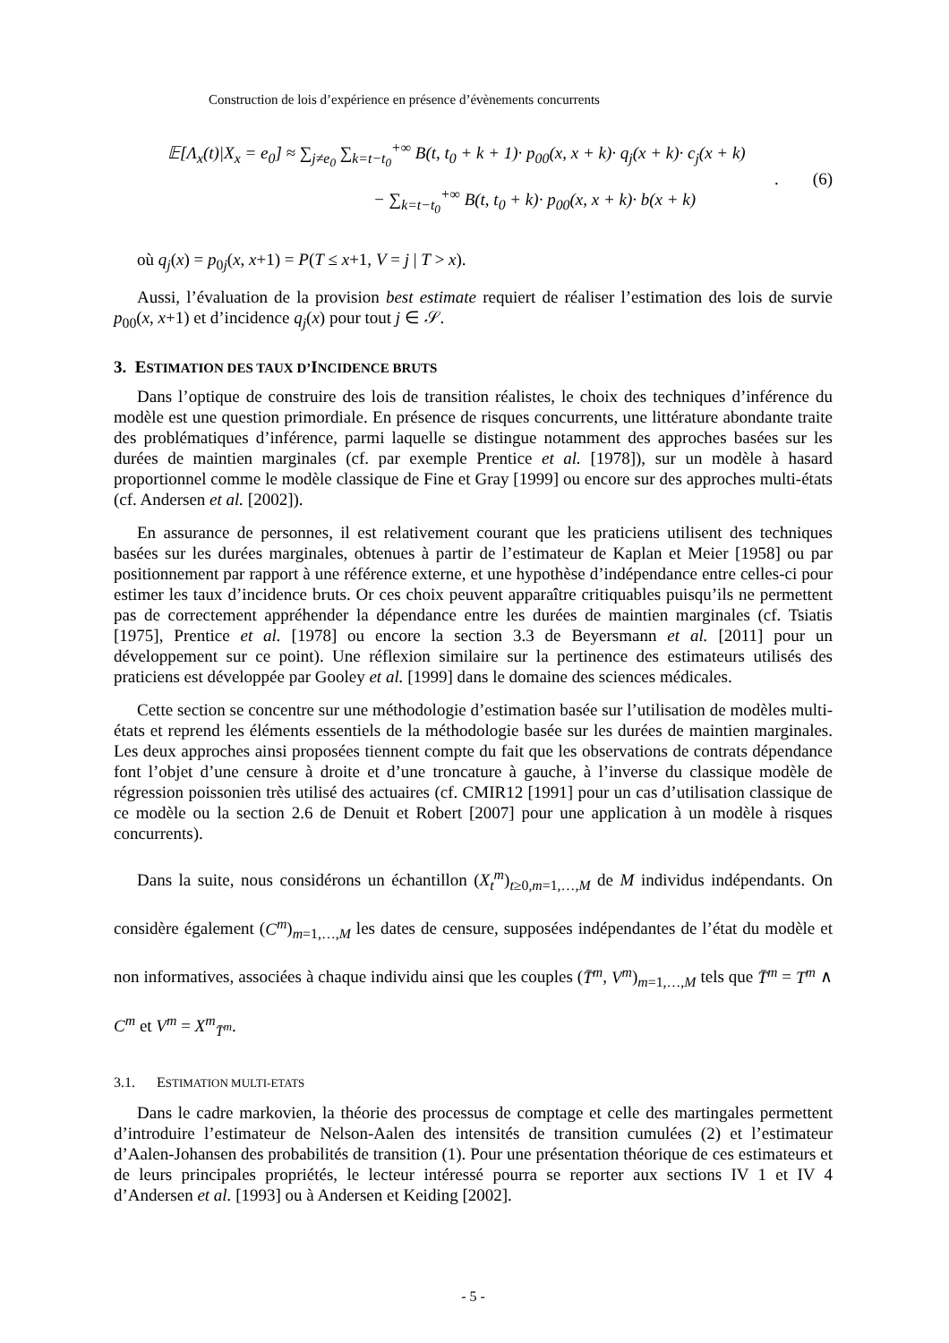Construction de lois d’expérience en présence d’évènements concurrents
𝔼[Λ<sub>x</sub>(t)|X<sub>x</sub> = e<sub>0</sub>] ≈ ∑<sub>j≠e<sub>0</sub></sub> ∑<sub>k=t−t<sub>0</sub></sub><sup>+∞</sup> B(t, t<sub>0</sub> + k + 1)· p<sub>00</sub>(x, x + k)· q<sub>j</sub>(x + k)· c<sub>j</sub>(x + k)
− ∑<sub>k=t−t<sub>0</sub></sub><sup>+∞</sup> B(t, t<sub>0</sub> + k)· p<sub>00</sub>(x, x + k)· b(x + k)
. (6)
où q<sub>j</sub>(x) = p<sub>0j</sub>(x, x+1) = P(T ≤ x+1, V = j | T > x).
Aussi, l’évaluation de la provision best estimate requiert de réaliser l’estimation des lois de survie p<sub>00</sub>(x, x+1) et d’incidence q<sub>j</sub>(x) pour tout j ∈ 𝒮.
3. ESTIMATION DES TAUX D’INCIDENCE BRUTS
Dans l’optique de construire des lois de transition réalistes, le choix des techniques d’inférence du modèle est une question primordiale. En présence de risques concurrents, une littérature abondante traite des problématiques d’inférence, parmi laquelle se distingue notamment des approches basées sur les durées de maintien marginales (cf. par exemple Prentice et al. [1978]), sur un modèle à hasard proportionnel comme le modèle classique de Fine et Gray [1999] ou encore sur des approches multi-états (cf. Andersen et al. [2002]).
En assurance de personnes, il est relativement courant que les praticiens utilisent des techniques basées sur les durées marginales, obtenues à partir de l’estimateur de Kaplan et Meier [1958] ou par positionnement par rapport à une référence externe, et une hypothèse d’indépendance entre celles-ci pour estimer les taux d’incidence bruts. Or ces choix peuvent apparaître critiquables puisqu’ils ne permettent pas de correctement appréhender la dépendance entre les durées de maintien marginales (cf. Tsiatis [1975], Prentice et al. [1978] ou encore la section 3.3 de Beyersmann et al. [2011] pour un développement sur ce point). Une réflexion similaire sur la pertinence des estimateurs utilisés des praticiens est développée par Gooley et al. [1999] dans le domaine des sciences médicales.
Cette section se concentre sur une méthodologie d’estimation basée sur l’utilisation de modèles multi-états et reprend les éléments essentiels de la méthodologie basée sur les durées de maintien marginales. Les deux approches ainsi proposées tiennent compte du fait que les observations de contrats dépendance font l’objet d’une censure à droite et d’une troncature à gauche, à l’inverse du classique modèle de régression poissonien très utilisé des actuaires (cf. CMIR12 [1991] pour un cas d’utilisation classique de ce modèle ou la section 2.6 de Denuit et Robert [2007] pour une application à un modèle à risques concurrents).
Dans la suite, nous considérons un échantillon (X<sub>t</sub><sup>m</sup>)<sub>t≥0,m=1,…,M</sub> de M individus indépendants. On considère également (C<sup>m</sup>)<sub>m=1,…,M</sub> les dates de censure, supposées indépendantes de l’état du modèle et non informatives, associées à chaque individu ainsi que les couples (T̄<sup>m</sup>, V<sup>m</sup>)<sub>m=1,…,M</sub> tels que T̄<sup>m</sup> = T<sup>m</sup> ∧ C<sup>m</sup> et V<sup>m</sup> = X<sup>m</sup><sub>T̄<sup>m</sup></sub>.
3.1. ESTIMATION MULTI-ETATS
Dans le cadre markovien, la théorie des processus de comptage et celle des martingales permettent d’introduire l’estimateur de Nelson-Aalen des intensités de transition cumulées (2) et l’estimateur d’Aalen-Johansen des probabilités de transition (1). Pour une présentation théorique de ces estimateurs et de leurs principales propriétés, le lecteur intéressé pourra se reporter aux sections IV 1 et IV 4 d’Andersen et al. [1993] ou à Andersen et Keiding [2002].
- 5 -